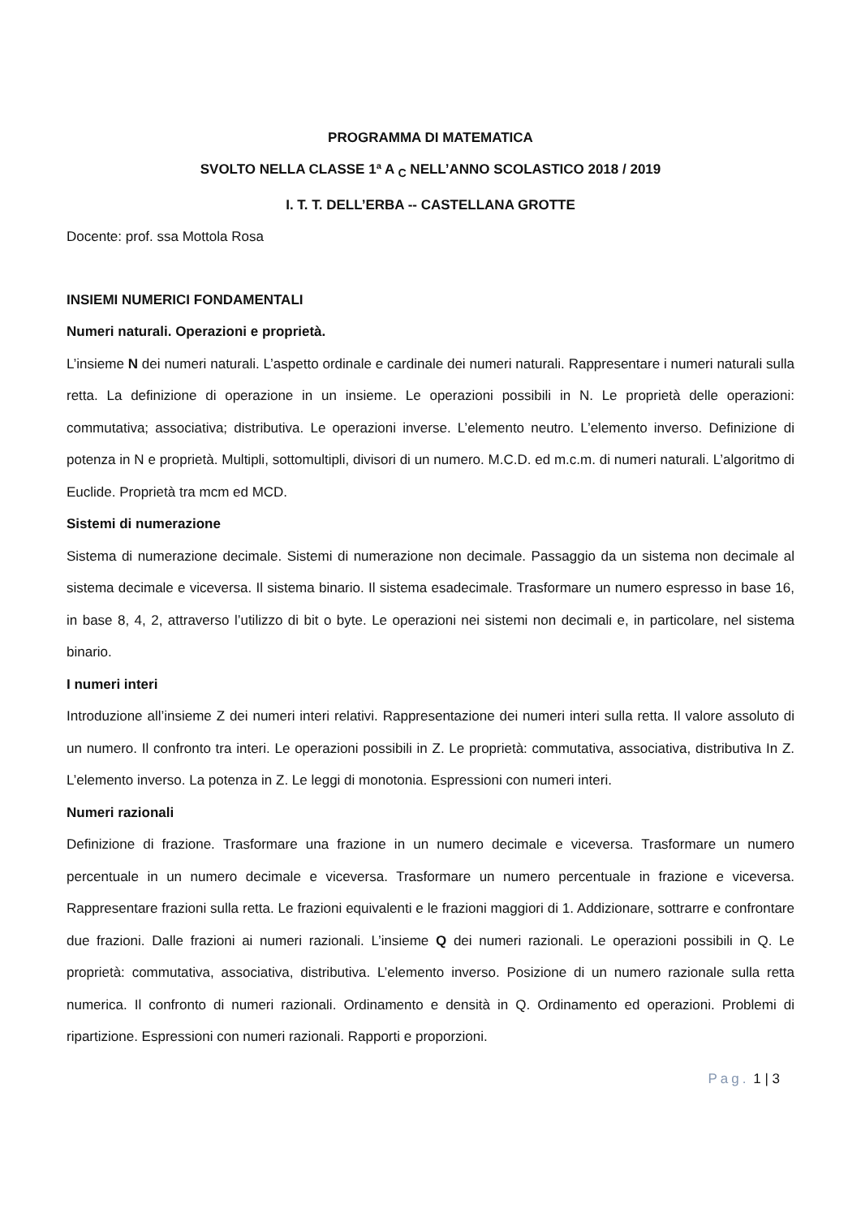PROGRAMMA DI MATEMATICA
SVOLTO NELLA CLASSE 1ª A <sub>C</sub> NELL’ANNO SCOLASTICO 2018 / 2019
I. T. T. DELL’ERBA -- CASTELLANA GROTTE
Docente: prof. ssa Mottola Rosa
INSIEMI NUMERICI FONDAMENTALI
Numeri naturali. Operazioni e proprietà.
L’insieme N dei numeri naturali. L’aspetto ordinale e cardinale dei numeri naturali. Rappresentare i numeri naturali sulla retta. La definizione di operazione in un insieme. Le operazioni possibili in N. Le proprietà delle operazioni: commutativa; associativa; distributiva. Le operazioni inverse. L’elemento neutro. L’elemento inverso. Definizione di potenza in N e proprietà. Multipli, sottomultipli, divisori di un numero. M.C.D. ed m.c.m. di numeri naturali. L’algoritmo di Euclide. Proprietà tra mcm ed MCD.
Sistemi di numerazione
Sistema di numerazione decimale. Sistemi di numerazione non decimale. Passaggio da un sistema non decimale al sistema decimale e viceversa. Il sistema binario. Il sistema esadecimale. Trasformare un numero espresso in base 16, in base 8, 4, 2, attraverso l’utilizzo di bit o byte. Le operazioni nei sistemi non decimali e, in particolare, nel sistema binario.
I numeri interi
Introduzione all’insieme Z dei numeri interi relativi. Rappresentazione dei numeri interi sulla retta. Il valore assoluto di un numero. Il confronto tra interi. Le operazioni possibili in Z. Le proprietà: commutativa, associativa, distributiva In Z. L’elemento inverso. La potenza in Z. Le leggi di monotonia. Espressioni con numeri interi.
Numeri razionali
Definizione di frazione. Trasformare una frazione in un numero decimale e viceversa. Trasformare un numero percentuale in un numero decimale e viceversa. Trasformare un numero percentuale in frazione e viceversa. Rappresentare frazioni sulla retta. Le frazioni equivalenti e le frazioni maggiori di 1. Addizionare, sottrarre e confrontare due frazioni. Dalle frazioni ai numeri razionali. L’insieme Q dei numeri razionali. Le operazioni possibili in Q. Le proprietà: commutativa, associativa, distributiva. L’elemento inverso. Posizione di un numero razionale sulla retta numerica. Il confronto di numeri razionali. Ordinamento e densità in Q. Ordinamento ed operazioni. Problemi di ripartizione. Espressioni con numeri razionali. Rapporti e proporzioni.
Pag. 1 | 3